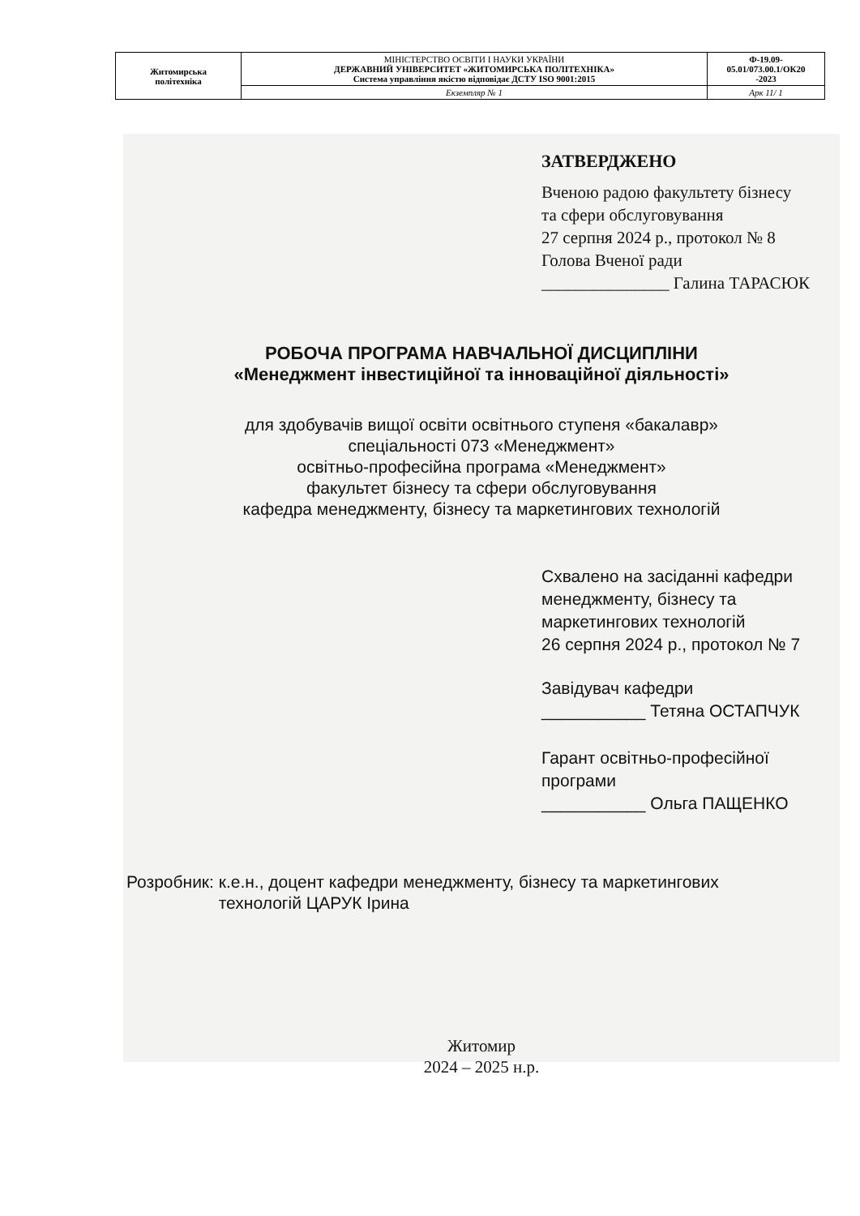| Житомирська політехніка | МІНІСТЕРСТВО ОСВІТИ І НАУКИ УКРАЇНИ ДЕРЖАВНИЙ УНІВЕРСИТЕТ «ЖИТОМИРСЬКА ПОЛІТЕХНІКА» Система управління якістю відповідає ДСТУ ISO 9001:2015 | Ф-19.09- 05.01/073.00.1/ОК20 -2023 |
| | Екземпляр № 1 | Арк 11/ 1 |
ЗАТВЕРДЖЕНО
Вченою радою факультету бізнесу
та сфери обслуговування
27 серпня 2024 р., протокол № 8
Голова Вченої ради
_______________ Галина ТАРАСЮК
РОБОЧА ПРОГРАМА НАВЧАЛЬНОЇ ДИСЦИПЛІНИ
«Менеджмент інвестиційної та інноваційної діяльності»
для здобувачів вищої освіти освітнього ступеня «бакалавр»
спеціальності 073 «Менеджмент»
освітньо-професійна програма «Менеджмент»
факультет бізнесу та сфери обслуговування
кафедра менеджменту, бізнесу та маркетингових технологій
Схвалено на засіданні кафедри
менеджменту, бізнесу та
маркетингових технологій
26 серпня 2024 р., протокол № 7
Завідувач кафедри
___________ Тетяна ОСТАПЧУК
Гарант освітньо-професійної
програми
___________ Ольга ПАЩЕНКО
Розробник: к.е.н., доцент кафедри менеджменту, бізнесу та маркетингових
технологій ЦАРУК Ірина
Житомир
2024 – 2025 н.р.